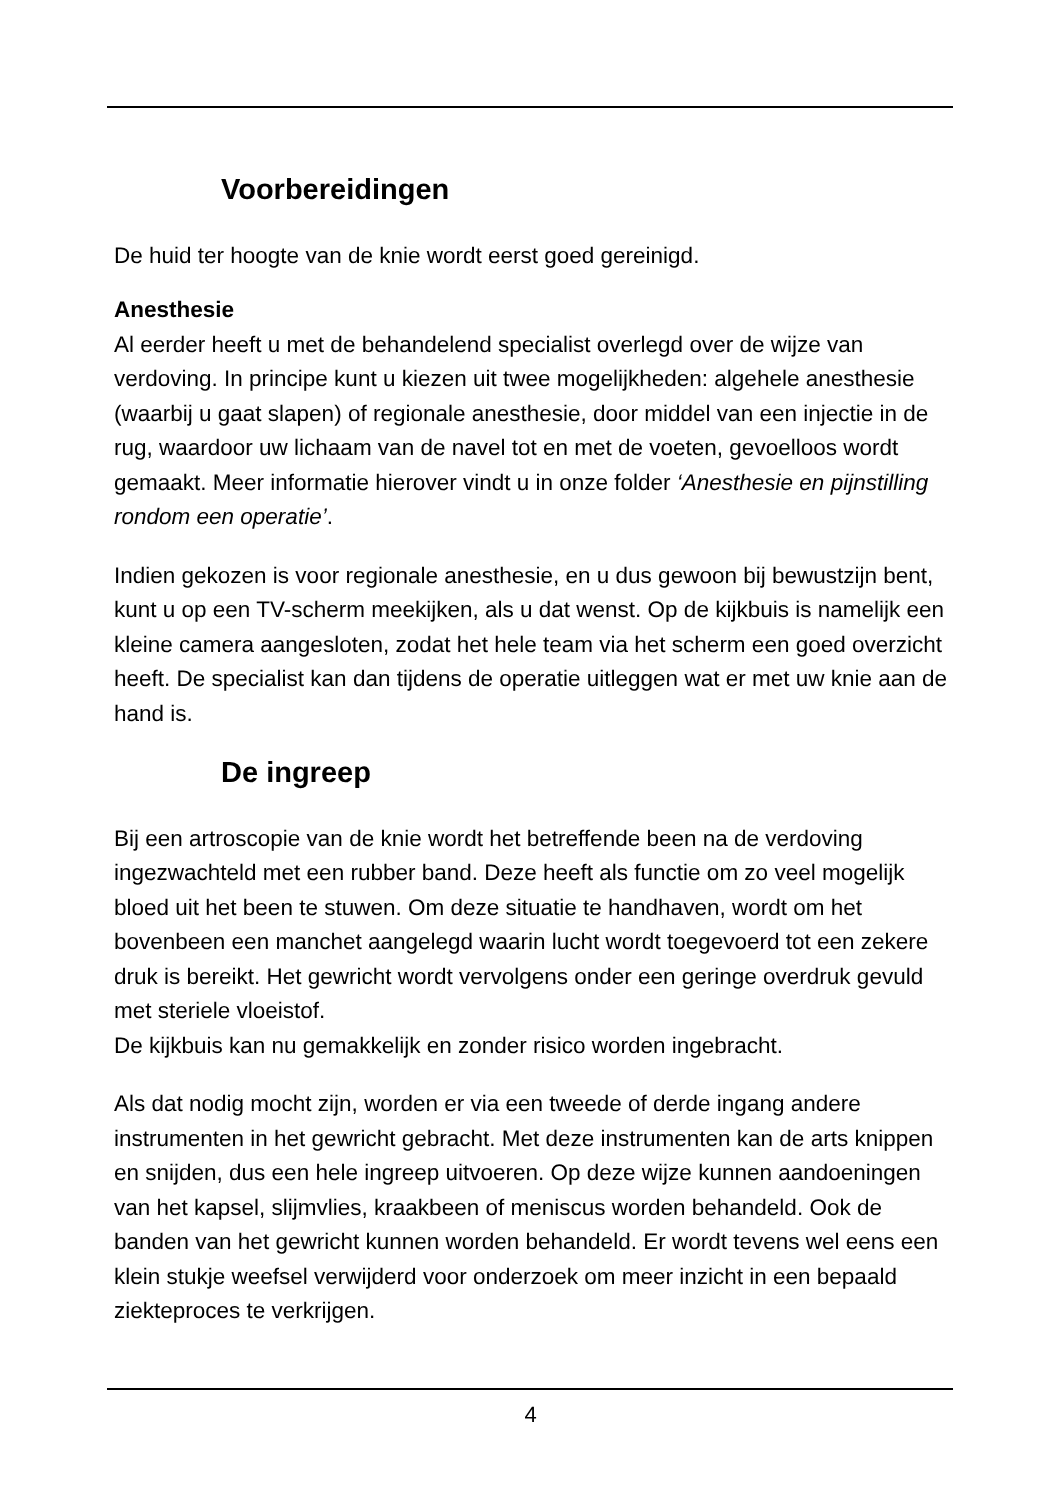Voorbereidingen
De huid ter hoogte van de knie wordt eerst goed gereinigd.
Anesthesie
Al eerder heeft u met de behandelend specialist overlegd over de wijze van verdoving. In principe kunt u kiezen uit twee mogelijkheden: algehele anesthesie (waarbij u gaat slapen) of regionale anesthesie, door middel van een injectie in de rug, waardoor uw lichaam van de navel tot en met de voeten, gevoelloos wordt gemaakt. Meer informatie hierover vindt u in onze folder ‘Anesthesie en pijnstilling rondom een operatie’.
Indien gekozen is voor regionale anesthesie, en u dus gewoon bij bewustzijn bent, kunt u op een TV-scherm meekijken, als u dat wenst. Op de kijkbuis is namelijk een kleine camera aangesloten, zodat het hele team via het scherm een goed overzicht heeft. De specialist kan dan tijdens de operatie uitleggen wat er met uw knie aan de hand is.
De ingreep
Bij een artroscopie van de knie wordt het betreffende been na de verdoving ingezwachteld met een rubber band. Deze heeft als functie om zo veel mogelijk bloed uit het been te stuwen. Om deze situatie te handhaven, wordt om het bovenbeen een manchet aangelegd waarin lucht wordt toegevoerd tot een zekere druk is bereikt. Het gewricht wordt vervolgens onder een geringe overdruk gevuld met steriele vloeistof.
De kijkbuis kan nu gemakkelijk en zonder risico worden ingebracht.
Als dat nodig mocht zijn, worden er via een tweede of derde ingang andere instrumenten in het gewricht gebracht. Met deze instrumenten kan de arts knippen en snijden, dus een hele ingreep uitvoeren. Op deze wijze kunnen aandoeningen van het kapsel, slijmvlies, kraakbeen of meniscus worden behandeld. Ook de banden van het gewricht kunnen worden behandeld. Er wordt tevens wel eens een klein stukje weefsel verwijderd voor onderzoek om meer inzicht in een bepaald ziekteproces te verkrijgen.
4